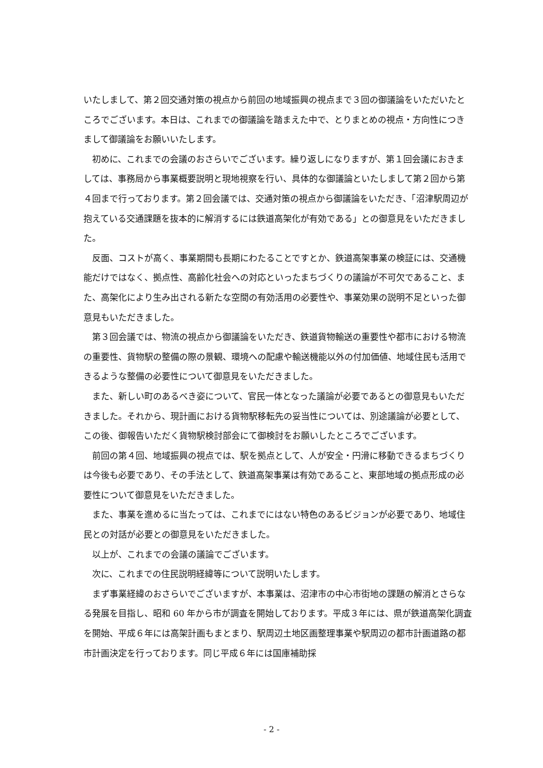いたしまして、第２回交通対策の視点から前回の地域振興の視点まで３回の御議論をいただいたところでございます。本日は、これまでの御議論を踏まえた中で、とりまとめの視点・方向性につきまして御議論をお願いいたします。
初めに、これまでの会議のおさらいでございます。繰り返しになりますが、第１回会議におきましては、事務局から事業概要説明と現地視察を行い、具体的な御議論といたしまして第２回から第４回まで行っております。第２回会議では、交通対策の視点から御議論をいただき、「沼津駅周辺が抱えている交通課題を抜本的に解消するには鉄道高架化が有効である」との御意見をいただきました。
反面、コストが高く、事業期間も長期にわたることですとか、鉄道高架事業の検証には、交通機能だけではなく、拠点性、高齢化社会への対応といったまちづくりの議論が不可欠であること、また、高架化により生み出される新たな空間の有効活用の必要性や、事業効果の説明不足といった御意見もいただきました。
第３回会議では、物流の視点から御議論をいただき、鉄道貨物輸送の重要性や都市における物流の重要性、貨物駅の整備の際の景観、環境への配慮や輸送機能以外の付加価値、地域住民も活用できるような整備の必要性について御意見をいただきました。
また、新しい町のあるべき姿について、官民一体となった議論が必要であるとの御意見もいただきました。それから、現計画における貨物駅移転先の妥当性については、別途議論が必要として、この後、御報告いただく貨物駅検討部会にて御検討をお願いしたところでございます。
前回の第４回、地域振興の視点では、駅を拠点として、人が安全・円滑に移動できるまちづくりは今後も必要であり、その手法として、鉄道高架事業は有効であること、東部地域の拠点形成の必要性について御意見をいただきました。
また、事業を進めるに当たっては、これまでにはない特色のあるビジョンが必要であり、地域住民との対話が必要との御意見をいただきました。
以上が、これまでの会議の議論でございます。
次に、これまでの住民説明経緯等について説明いたします。
まず事業経緯のおさらいでございますが、本事業は、沼津市の中心市街地の課題の解消とさらなる発展を目指し、昭和 60 年から市が調査を開始しております。平成３年には、県が鉄道高架化調査を開始、平成６年には高架計画もまとまり、駅周辺土地区画整理事業や駅周辺の都市計画道路の都市計画決定を行っております。同じ平成６年には国庫補助採
- 2 -